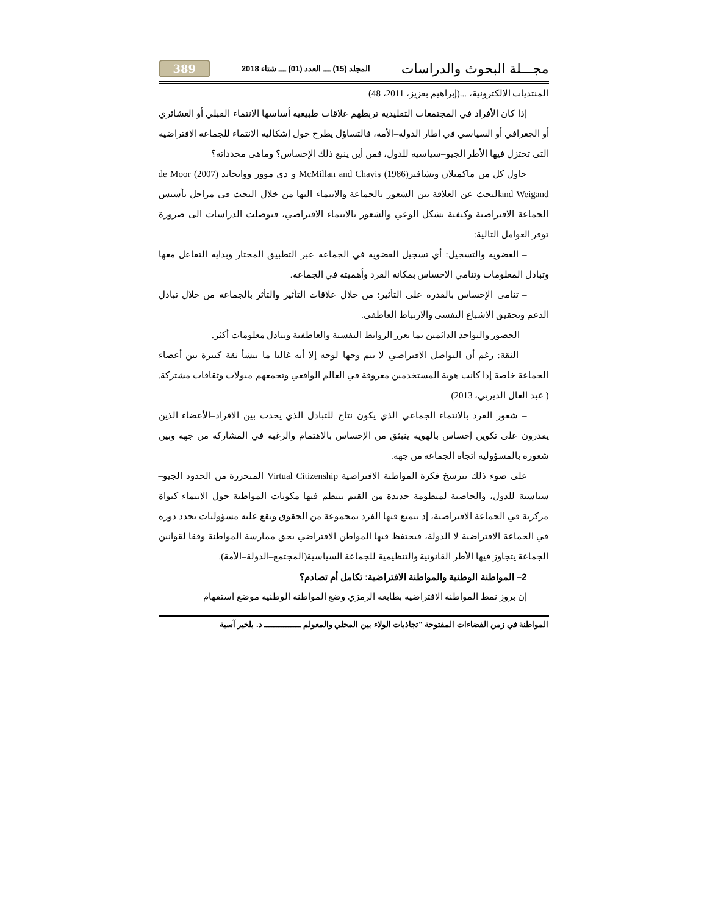مجـــلة البحوث والدراسات المجلد (15) ـــ العدد (01) ـــ شتاء 2018 389
المنتديات الالكترونية، ...(إبراهيم بعزيز، 2011، 48)
إذا كان الأفراد في المجتمعات التقليدية تربطهم علاقات طبيعية أساسها الانتماء القبلي أو العشائري أو الجغرافي أو السياسي في اطار الدولة–الأمة، فالتساؤل يطرح حول إشكالية الانتماء للجماعة الافتراضية التي تختزل فيها الأطر الجيو–سياسية للدول، فمن أين ينبع ذلك الإحساس؟ وماهي محدداته؟
حاول كل من ماكميلان وتشافيز(1986) McMillan and Chavis و دي موور ووايجاند (2007) de Moor and Weigandالبحث عن العلاقة بين الشعور بالجماعة والانتماء اليها من خلال البحث في مراحل تأسيس الجماعة الافتراضية وكيفية تشكل الوعي والشعور بالانتماء الافتراضي، فتوصلت الدراسات الى ضرورة توفر العوامل التالية:
– العضوية والتسجيل: أي تسجيل العضوية في الجماعة عبر التطبيق المختار وبداية التفاعل معها وتبادل المعلومات وتنامي الإحساس بمكانة الفرد وأهميته في الجماعة.
– تنامي الإحساس بالقدرة على التأثير: من خلال علاقات التأثير والتأثر بالجماعة من خلال تبادل الدعم وتحقيق الاشباع النفسي والارتباط العاطفي.
– الحضور والتواجد الدائمين بما يعزز الروابط النفسية والعاطفية وتبادل معلومات أكثر.
– الثقة: رغم أن التواصل الافتراضي لا يتم وجها لوجه إلا أنه غالبا ما تنشأ ثقة كبيرة بين أعضاء الجماعة خاصة إذا كانت هوية المستخدمين معروفة في العالم الواقعي وتجمعهم ميولات وثقافات مشتركة. ( عبد العال الديربي، 2013)
– شعور الفرد بالانتماء الجماعي الذي يكون نتاج للتبادل الذي يحدث بين الافراد–الأعضاء الذين يقدرون على تكوين إحساس بالهوية ينبثق من الإحساس بالاهتمام والرغبة في المشاركة من جهة وبين شعوره بالمسؤولية اتجاه الجماعة من جهة.
على ضوء ذلك تترسخ فكرة المواطنة الافتراضية Virtual Citizenship المتحررة من الحدود الجيو–سياسية للدول، والحاضنة لمنظومة جديدة من القيم تنتظم فيها مكونات المواطنة حول الانتماء كنواة مركزية في الجماعة الافتراضية، إذ يتمتع فيها الفرد بمجموعة من الحقوق وتقع عليه مسؤوليات تحدد دوره في الجماعة الافتراضية لا الدولة، فيحتفظ فيها المواطن الافتراضي بحق ممارسة المواطنة وفقا لقوانين الجماعة يتجاوز فيها الأطر القانونية والتنظيمية للجماعة السياسية(المجتمع–الدولة–الأمة).
2– المواطنة الوطنية والمواطنة الافتراضية: تكامل أم تصادم؟
إن بروز نمط المواطنة الافتراضية بطابعه الرمزي وضع المواطنة الوطنية موضع استفهام
المواطنة في زمن الفضاءات المفتوحة "تجاذبات الولاء بين المحلي والمعولم ـــــــــــــــ د. بلخير آسية